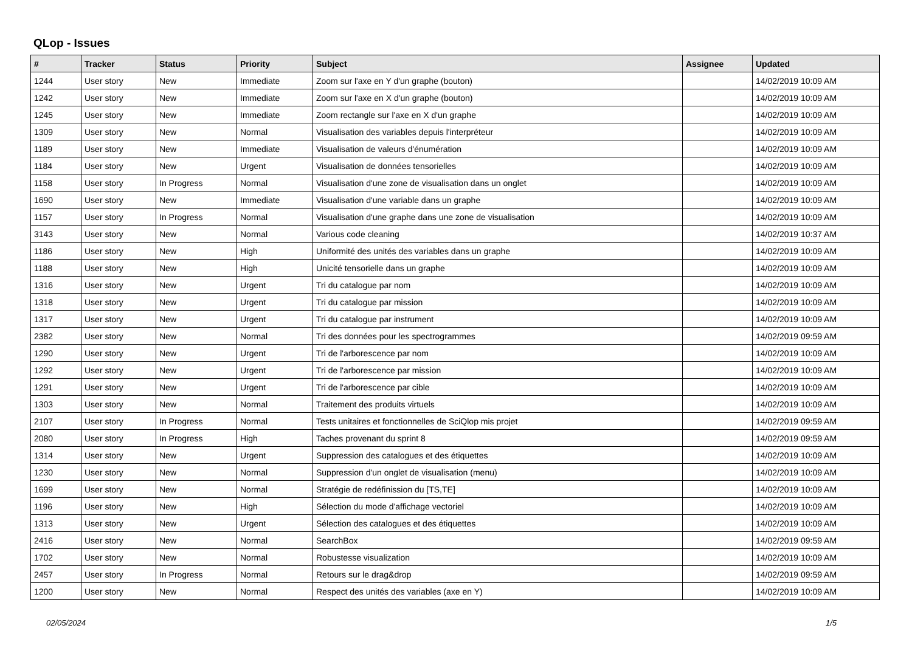QLop - Issues
| # | Tracker | Status | Priority | Subject | Assignee | Updated |
| --- | --- | --- | --- | --- | --- | --- |
| 1244 | User story | New | Immediate | Zoom sur l'axe en Y d'un graphe (bouton) | | 14/02/2019 10:09 AM |
| 1242 | User story | New | Immediate | Zoom sur l'axe en X d'un graphe (bouton) | | 14/02/2019 10:09 AM |
| 1245 | User story | New | Immediate | Zoom rectangle sur l'axe en X d'un graphe | | 14/02/2019 10:09 AM |
| 1309 | User story | New | Normal | Visualisation des variables depuis l'interpréteur | | 14/02/2019 10:09 AM |
| 1189 | User story | New | Immediate | Visualisation de valeurs d'énumération | | 14/02/2019 10:09 AM |
| 1184 | User story | New | Urgent | Visualisation de données tensorielles | | 14/02/2019 10:09 AM |
| 1158 | User story | In Progress | Normal | Visualisation d'une zone de visualisation dans un onglet | | 14/02/2019 10:09 AM |
| 1690 | User story | New | Immediate | Visualisation d'une variable dans un graphe | | 14/02/2019 10:09 AM |
| 1157 | User story | In Progress | Normal | Visualisation d'une graphe dans une zone de visualisation | | 14/02/2019 10:09 AM |
| 3143 | User story | New | Normal | Various code cleaning | | 14/02/2019 10:37 AM |
| 1186 | User story | New | High | Uniformité des unités des variables dans un graphe | | 14/02/2019 10:09 AM |
| 1188 | User story | New | High | Unicité tensorielle dans un graphe | | 14/02/2019 10:09 AM |
| 1316 | User story | New | Urgent | Tri du catalogue par nom | | 14/02/2019 10:09 AM |
| 1318 | User story | New | Urgent | Tri du catalogue par mission | | 14/02/2019 10:09 AM |
| 1317 | User story | New | Urgent | Tri du catalogue par instrument | | 14/02/2019 10:09 AM |
| 2382 | User story | New | Normal | Tri des données pour les spectrogrammes | | 14/02/2019 09:59 AM |
| 1290 | User story | New | Urgent | Tri de l'arborescence par nom | | 14/02/2019 10:09 AM |
| 1292 | User story | New | Urgent | Tri de l'arborescence par mission | | 14/02/2019 10:09 AM |
| 1291 | User story | New | Urgent | Tri de l'arborescence par cible | | 14/02/2019 10:09 AM |
| 1303 | User story | New | Normal | Traitement des produits virtuels | | 14/02/2019 10:09 AM |
| 2107 | User story | In Progress | Normal | Tests unitaires et fonctionnelles de SciQlop mis projet | | 14/02/2019 09:59 AM |
| 2080 | User story | In Progress | High | Taches provenant du sprint 8 | | 14/02/2019 09:59 AM |
| 1314 | User story | New | Urgent | Suppression des catalogues et des étiquettes | | 14/02/2019 10:09 AM |
| 1230 | User story | New | Normal | Suppression d'un onglet de visualisation (menu) | | 14/02/2019 10:09 AM |
| 1699 | User story | New | Normal | Stratégie de redéfinission du [TS,TE] | | 14/02/2019 10:09 AM |
| 1196 | User story | New | High | Sélection du mode d'affichage vectoriel | | 14/02/2019 10:09 AM |
| 1313 | User story | New | Urgent | Sélection des catalogues et des étiquettes | | 14/02/2019 10:09 AM |
| 2416 | User story | New | Normal | SearchBox | | 14/02/2019 09:59 AM |
| 1702 | User story | New | Normal | Robustesse visualization | | 14/02/2019 10:09 AM |
| 2457 | User story | In Progress | Normal | Retours sur le drag&drop | | 14/02/2019 09:59 AM |
| 1200 | User story | New | Normal | Respect des unités des variables (axe en Y) | | 14/02/2019 10:09 AM |
02/05/2024 1/5